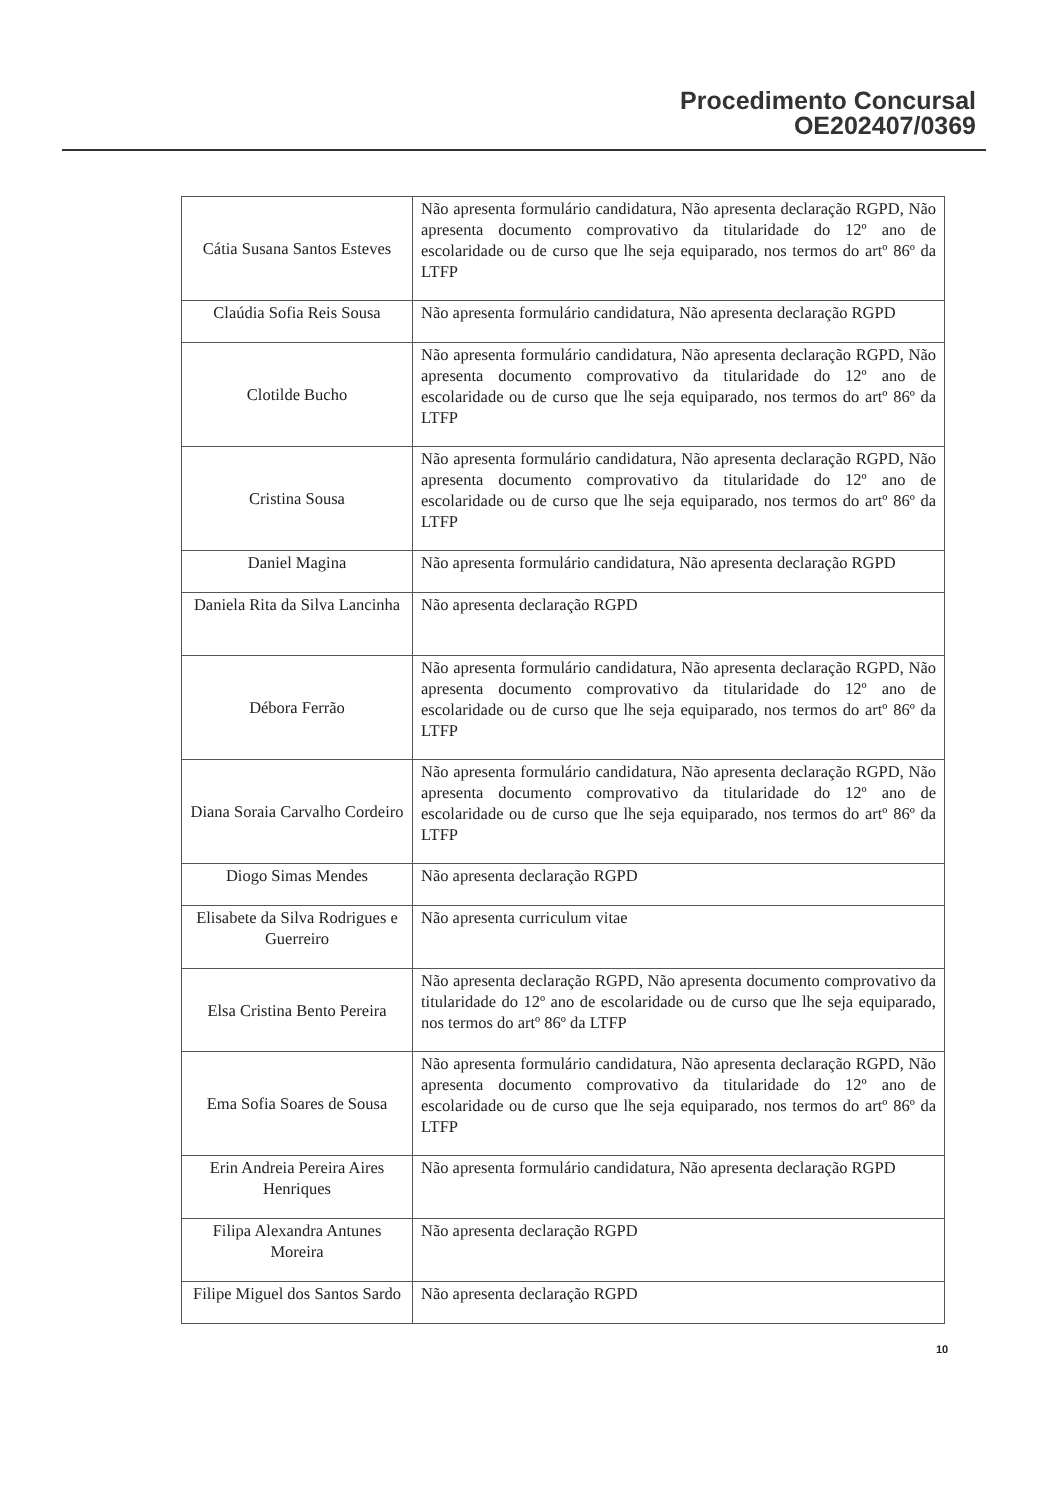Procedimento Concursal
OE202407/0369
| Cátia Susana Santos Esteves | Não apresenta formulário candidatura, Não apresenta declaração RGPD, Não apresenta documento comprovativo da titularidade do 12º ano de escolaridade ou de curso que lhe seja equiparado, nos termos do artº 86º da LTFP |
| Claúdia Sofia Reis Sousa | Não apresenta formulário candidatura, Não apresenta declaração RGPD |
| Clotilde Bucho | Não apresenta formulário candidatura, Não apresenta declaração RGPD, Não apresenta documento comprovativo da titularidade do 12º ano de escolaridade ou de curso que lhe seja equiparado, nos termos do artº 86º da LTFP |
| Cristina Sousa | Não apresenta formulário candidatura, Não apresenta declaração RGPD, Não apresenta documento comprovativo da titularidade do 12º ano de escolaridade ou de curso que lhe seja equiparado, nos termos do artº 86º da LTFP |
| Daniel Magina | Não apresenta formulário candidatura, Não apresenta declaração RGPD |
| Daniela Rita da Silva Lancinha | Não apresenta declaração RGPD |
| Débora Ferrão | Não apresenta formulário candidatura, Não apresenta declaração RGPD, Não apresenta documento comprovativo da titularidade do 12º ano de escolaridade ou de curso que lhe seja equiparado, nos termos do artº 86º da LTFP |
| Diana Soraia Carvalho Cordeiro | Não apresenta formulário candidatura, Não apresenta declaração RGPD, Não apresenta documento comprovativo da titularidade do 12º ano de escolaridade ou de curso que lhe seja equiparado, nos termos do artº 86º da LTFP |
| Diogo Simas Mendes | Não apresenta declaração RGPD |
| Elisabete da Silva Rodrigues e Guerreiro | Não apresenta curriculum vitae |
| Elsa Cristina Bento Pereira | Não apresenta declaração RGPD, Não apresenta documento comprovativo da titularidade do 12º ano de escolaridade ou de curso que lhe seja equiparado, nos termos do artº 86º da LTFP |
| Ema Sofia Soares de Sousa | Não apresenta formulário candidatura, Não apresenta declaração RGPD, Não apresenta documento comprovativo da titularidade do 12º ano de escolaridade ou de curso que lhe seja equiparado, nos termos do artº 86º da LTFP |
| Erin Andreia Pereira Aires Henriques | Não apresenta formulário candidatura, Não apresenta declaração RGPD |
| Filipa Alexandra Antunes Moreira | Não apresenta declaração RGPD |
| Filipe Miguel dos Santos Sardo | Não apresenta declaração RGPD |
10